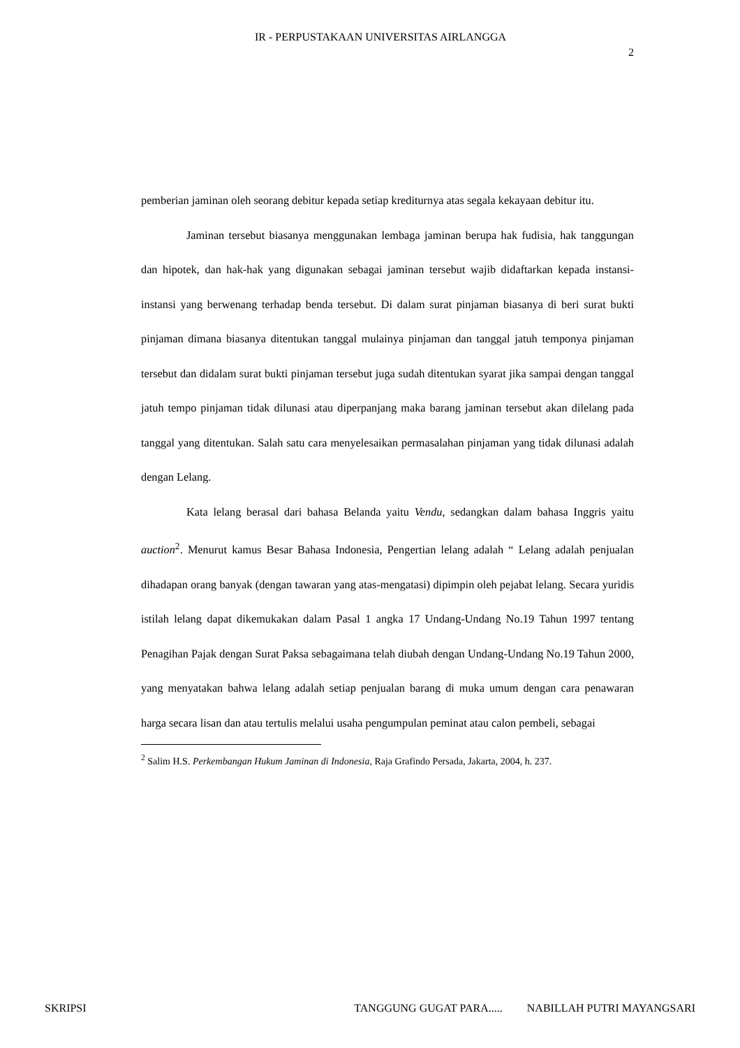IR - PERPUSTAKAAN UNIVERSITAS AIRLANGGA
2
pemberian jaminan oleh seorang debitur kepada setiap krediturnya atas segala kekayaan debitur itu.
Jaminan tersebut biasanya menggunakan lembaga jaminan berupa hak fudisia, hak tanggungan dan hipotek, dan hak-hak yang digunakan sebagai jaminan tersebut wajib didaftarkan kepada instansi-instansi yang berwenang terhadap benda tersebut. Di dalam surat pinjaman biasanya di beri surat bukti pinjaman dimana biasanya ditentukan tanggal mulainya pinjaman dan tanggal jatuh temponya pinjaman tersebut dan didalam surat bukti pinjaman tersebut juga sudah ditentukan syarat jika sampai dengan tanggal jatuh tempo pinjaman tidak dilunasi atau diperpanjang maka barang jaminan tersebut akan dilelang pada tanggal yang ditentukan. Salah satu cara menyelesaikan permasalahan pinjaman yang tidak dilunasi adalah dengan Lelang.
Kata lelang berasal dari bahasa Belanda yaitu Vendu, sedangkan dalam bahasa Inggris yaitu auction<sup>2</sup>. Menurut kamus Besar Bahasa Indonesia, Pengertian lelang adalah “ Lelang adalah penjualan dihadapan orang banyak (dengan tawaran yang atas-mengatasi) dipimpin oleh pejabat lelang. Secara yuridis istilah lelang dapat dikemukakan dalam Pasal 1 angka 17 Undang-Undang No.19 Tahun 1997 tentang Penagihan Pajak dengan Surat Paksa sebagaimana telah diubah dengan Undang-Undang No.19 Tahun 2000, yang menyatakan bahwa lelang adalah setiap penjualan barang di muka umum dengan cara penawaran harga secara lisan dan atau tertulis melalui usaha pengumpulan peminat atau calon pembeli, sebagai
<sup>2</sup> Salim H.S. Perkembangan Hukum Jaminan di Indonesia, Raja Grafindo Persada, Jakarta, 2004, h. 237.
SKRIPSI TANGGUNG GUGAT PARA..... NABILLAH PUTRI MAYANGSARI